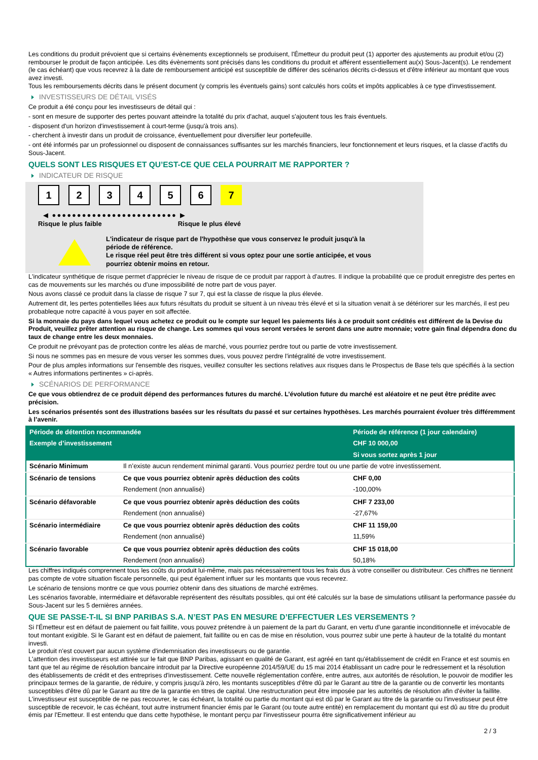Les conditions du produit prévoient que si certains évènements exceptionnels se produisent, l'Émetteur du produit peut (1) apporter des ajustements au produit et/ou (2) rembourser le produit de façon anticipée. Les dits évènements sont précisés dans les conditions du produit et afférent essentiellement au(x) Sous-Jacent(s). Le rendement (le cas échéant) que vous recevrez à la date de remboursement anticipé est susceptible de différer des scénarios décrits ci-dessus et d'être inférieur au montant que vous avez investi.
Tous les remboursements décrits dans le présent document (y compris les éventuels gains) sont calculés hors coûts et impôts applicables à ce type d'investissement.
INVESTISSEURS DE DÉTAIL VISÉS
Ce produit a été conçu pour les investisseurs de détail qui :
- sont en mesure de supporter des pertes pouvant atteindre la totalité du prix d'achat, auquel s'ajoutent tous les frais éventuels.
- disposent d'un horizon d'investissement à court-terme (jusqu'à trois ans).
- cherchent à investir dans un produit de croissance, éventuellement pour diversifier leur portefeuille.
- ont été informés par un professionnel ou disposent de connaissances suffisantes sur les marchés financiers, leur fonctionnement et leurs risques, et la classe d'actifs du Sous-Jacent.
QUELS SONT LES RISQUES ET QU’EST-CE QUE CELA POURRAIT ME RAPPORTER ?
INDICATEUR DE RISQUE
123456 7
◀ ●●●●●●●●●●●●●●●●●●●●●●●●● ▶
Risque le plus faible Risque le plus élevé
L'indicateur de risque part de l'hypothèse que vous conservez le produit jusqu'à la
période de référence.
Le risque réel peut être très différent si vous optez pour une sortie anticipée, et vous
pourriez obtenir moins en retour.
L'indicateur synthétique de risque permet d'apprécier le niveau de risque de ce produit par rapport à d'autres. Il indique la probabilité que ce produit enregistre des pertes en cas de mouvements sur les marchés ou d'une impossibilité de notre part de vous payer.
Nous avons classé ce produit dans la classe de risque 7 sur 7, qui est la classe de risque la plus élevée.
Autrement dit, les pertes potentielles liées aux futurs résultats du produit se situent à un niveau très élevé et si la situation venait à se détériorer sur les marchés, il est peu probableque notre capacité à vous payer en soit affectée.
Si la monnaie du pays dans lequel vous achetez ce produit ou le compte sur lequel les paiements liés à ce produit sont crédités est différent de la Devise du Produit, veuillez prêter attention au risque de change. Les sommes qui vous seront versées le seront dans une autre monnaie; votre gain final dépendra donc du taux de change entre les deux monnaies.
Ce produit ne prévoyant pas de protection contre les aléas de marché, vous pourriez perdre tout ou partie de votre investissement.
Si nous ne sommes pas en mesure de vous verser les sommes dues, vous pouvez perdre l'intégralité de votre investissement.
Pour de plus amples informations sur l'ensemble des risques, veuillez consulter les sections relatives aux risques dans le Prospectus de Base tels que spécifiés à la section « Autres informations pertinentes » ci-après.
SCÉNARIOS DE PERFORMANCE
Ce que vous obtiendrez de ce produit dépend des performances futures du marché. L’évolution future du marché est aléatoire et ne peut être prédite avec précision.
Les scénarios présentés sont des illustrations basées sur les résultats du passé et sur certaines hypothèses. Les marchés pourraient évoluer très différemment à l’avenir.
| Période de détention recommandée | | Période de référence (1 jour calendaire) |
| --- | --- | --- |
| Exemple d’investissement | | CHF 10 000,00 |
| | | Si vous sortez après 1 jour |
| Scénario Minimum | Il n’existe aucun rendement minimal garanti. Vous pourriez perdre tout ou une partie de votre investissement. | |
| Scénario de tensions | Ce que vous pourriez obtenir après déduction des coûts | CHF 0,00 |
| | Rendement (non annualisé) | -100,00% |
| Scénario défavorable | Ce que vous pourriez obtenir après déduction des coûts | CHF 7 233,00 |
| | Rendement (non annualisé) | -27,67% |
| Scénario intermédiaire | Ce que vous pourriez obtenir après déduction des coûts | CHF 11 159,00 |
| | Rendement (non annualisé) | 11,59% |
| Scénario favorable | Ce que vous pourriez obtenir après déduction des coûts | CHF 15 018,00 |
| | Rendement (non annualisé) | 50,18% |
Les chiffres indiqués comprennent tous les coûts du produit lui-même, mais pas nécessairement tous les frais dus à votre conseiller ou distributeur. Ces chiffres ne tiennent pas compte de votre situation fiscale personnelle, qui peut également influer sur les montants que vous recevrez.
Le scénario de tensions montre ce que vous pourriez obtenir dans des situations de marché extrêmes.
Les scénarios favorable, intermédiaire et défavorable représentent des résultats possibles, qui ont été calculés sur la base de simulations utilisant la performance passée du Sous-Jacent sur les 5 dernières années.
QUE SE PASSE-T-IL SI BNP PARIBAS S.A. N’EST PAS EN MESURE D’EFFECTUER LES VERSEMENTS ?
Si l'Émetteur est en défaut de paiement ou fait faillite, vous pouvez prétendre à un paiement de la part du Garant, en vertu d'une garantie inconditionnelle et irrévocable de tout montant exigible. Si le Garant est en défaut de paiement, fait faillite ou en cas de mise en résolution, vous pourrez subir une perte à hauteur de la totalité du montant investi.
Le produit n'est couvert par aucun système d'indemnisation des investisseurs ou de garantie.
L'attention des investisseurs est attirée sur le fait que BNP Paribas, agissant en qualité de Garant, est agréé en tant qu'établissement de crédit en France et est soumis en tant que tel au régime de résolution bancaire introduit par la Directive européenne 2014/59/UE du 15 mai 2014 établissant un cadre pour le redressement et la résolution des établissements de crédit et des entreprises d'investissement. Cette nouvelle réglementation confère, entre autres, aux autorités de résolution, le pouvoir de modifier les principaux termes de la garantie, de réduire, y compris jusqu'à zéro, les montants susceptibles d'être dû par le Garant au titre de la garantie ou de convertir les montants susceptibles d'être dû par le Garant au titre de la garantie en titres de capital. Une restructuration peut être imposée par les autorités de résolution afin d'éviter la faillite. L'investisseur est susceptible de ne pas recouvrer, le cas échéant, la totalité ou partie du montant qui est dû par le Garant au titre de la garantie ou l'investisseur peut être susceptible de recevoir, le cas échéant, tout autre instrument financier émis par le Garant (ou toute autre entité) en remplacement du montant qui est dû au titre du produit émis par l'Emetteur. Il est entendu que dans cette hypothèse, le montant perçu par l'investisseur pourra être significativement inférieur au
2 / 3